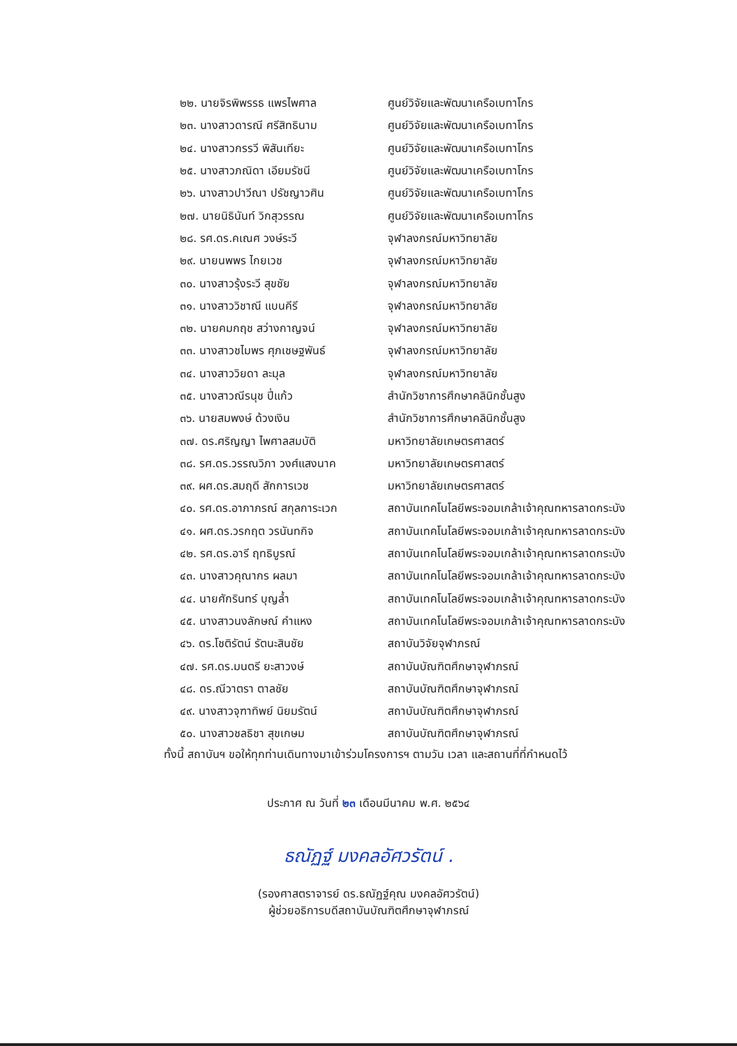| ๒๒. นายจิรพิพรรธ แพรไพศาล | ศูนย์วิจัยและพัฒนาเครือเบทาโกร |
| ๒๓. นางสาวดารณี ศรีสิทธินาม | ศูนย์วิจัยและพัฒนาเครือเบทาโกร |
| ๒๔. นางสาวกรรวี พิสันเทียะ | ศูนย์วิจัยและพัฒนาเครือเบทาโกร |
| ๒๕. นางสาวภณิดา เอียมรัชนี | ศูนย์วิจัยและพัฒนาเครือเบทาโกร |
| ๒๖. นางสาวปาวีณา ปรัชญาวศิน | ศูนย์วิจัยและพัฒนาเครือเบทาโกร |
| ๒๗. นายนิธินันท์ วิกสุวรรณ | ศูนย์วิจัยและพัฒนาเครือเบทาโกร |
| ๒๘. รศ.ดร.คเณศ วงษ์ระวี | จุฬาลงกรณ์มหาวิทยาลัย |
| ๒๙. นายนพพร ไกยเวช | จุฬาลงกรณ์มหาวิทยาลัย |
| ๓๐. นางสาวรุ้งระวี สุขชัย | จุฬาลงกรณ์มหาวิทยาลัย |
| ๓๑. นางสาววิชาณี แบนคีรี | จุฬาลงกรณ์มหาวิทยาลัย |
| ๓๒. นายคมกฤช สว่างกาญจน์ | จุฬาลงกรณ์มหาวิทยาลัย |
| ๓๓. นางสาวชไมพร ศุภเชษฐพันธ์ | จุฬาลงกรณ์มหาวิทยาลัย |
| ๓๔. นางสาววิยดา ละมุล | จุฬาลงกรณ์มหาวิทยาลัย |
| ๓๕. นางสาวณีรนุช ปี่แก้ว | สำนักวิชาการศึกษาคลินิกชั้นสูง |
| ๓๖. นายสมพงษ์ ด้วงเงิน | สำนักวิชาการศึกษาคลินิกชั้นสูง |
| ๓๗. ดร.ศริญญา ไพศาลสมบัติ | มหาวิทยาลัยเกษตรศาสตร์ |
| ๓๘. รศ.ดร.วรรณวิภา วงศ์แสงนาค | มหาวิทยาลัยเกษตรศาสตร์ |
| ๓๙. ผศ.ดร.สมฤดี สักการเวช | มหาวิทยาลัยเกษตรศาสตร์ |
| ๔๐. รศ.ดร.อาภาภรณ์ สกุลการะเวก | สถาบันเทคโนโลยีพระจอมเกล้าเจ้าคุณทหารลาดกระบัง |
| ๔๑. ผศ.ดร.วรกฤต วรนันทกิจ | สถาบันเทคโนโลยีพระจอมเกล้าเจ้าคุณทหารลาดกระบัง |
| ๔๒. รศ.ดร.อารี ฤทธิบูรณ์ | สถาบันเทคโนโลยีพระจอมเกล้าเจ้าคุณทหารลาดกระบัง |
| ๔๓. นางสาวคุณากร ผลมา | สถาบันเทคโนโลยีพระจอมเกล้าเจ้าคุณทหารลาดกระบัง |
| ๔๔. นายศักรินทร์ บุญล้ำ | สถาบันเทคโนโลยีพระจอมเกล้าเจ้าคุณทหารลาดกระบัง |
| ๔๕. นางสาวนงลักษณ์ คำแหง | สถาบันเทคโนโลยีพระจอมเกล้าเจ้าคุณทหารลาดกระบัง |
| ๔๖. ดร.โชติรัตน์ รัตนะสินชัย | สถาบันวิจัยจุฬาภรณ์ |
| ๔๗. รศ.ดร.มนตรี ยะสาวงษ์ | สถาบันบัณฑิตศึกษาจุฬาภรณ์ |
| ๔๘. ดร.ณีวาตรา ตาลชัย | สถาบันบัณฑิตศึกษาจุฬาภรณ์ |
| ๔๙. นางสาวจุฑาทิพย์ นิยมรัตน์ | สถาบันบัณฑิตศึกษาจุฬาภรณ์ |
| ๕๐. นางสาวชลธิชา สุขเกษม | สถาบันบัณฑิตศึกษาจุฬาภรณ์ |
ทั้งนี้ สถาบันฯ ขอให้ทุกท่านเดินทางมาเข้าร่วมโครงการฯ ตามวัน เวลา และสถานที่ที่กำหนดไว้
ประกาศ ณ วันที่ ๒๓ เดือนมีนาคม พ.ศ. ๒๕๖๔
ธณัฏฐ์ มงคลอัศวรัตน์ .
(รองศาสตราจารย์ ดร.ธณัฏฐ์คุณ มงคลอัศวรัตน์)
ผู้ช่วยอธิการบดีสถาบันบัณฑิตศึกษาจุฬาภรณ์